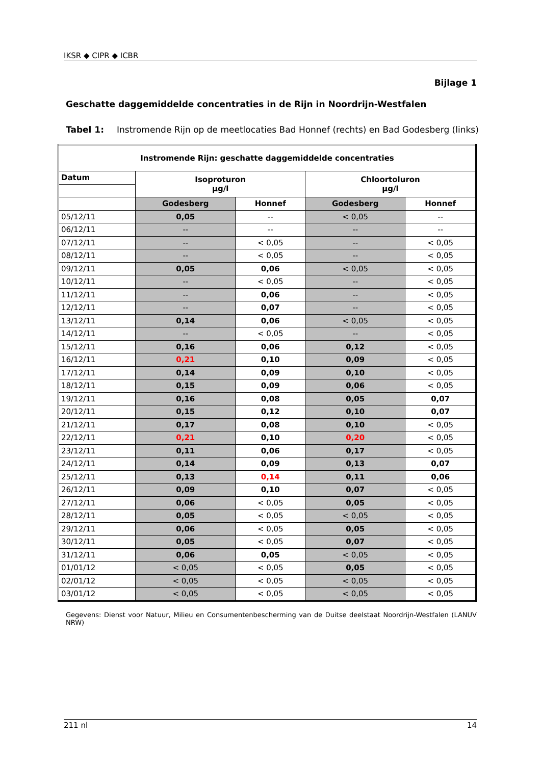IKSR ◆ CIPR ◆ ICBR
Bijlage 1
Geschatte daggemiddelde concentraties in de Rijn in Noordrijn-Westfalen
Tabel 1: Instromende Rijn op de meetlocaties Bad Honnef (rechts) en Bad Godesberg (links)
| Instromende Rijn: geschatte daggemiddelde concentraties | | | | |
| --- | --- | --- | --- | --- |
| Datum | Isoproturon µg/l | | Chloortoluron µg/l | |
| | Godesberg | Honnef | Godesberg | Honnef |
| 05/12/11 | 0,05 | -- | < 0,05 | -- |
| 06/12/11 | -- | -- | -- | -- |
| 07/12/11 | -- | < 0,05 | -- | < 0,05 |
| 08/12/11 | -- | < 0,05 | -- | < 0,05 |
| 09/12/11 | 0,05 | 0,06 | < 0,05 | < 0,05 |
| 10/12/11 | -- | < 0,05 | -- | < 0,05 |
| 11/12/11 | -- | 0,06 | -- | < 0,05 |
| 12/12/11 | -- | 0,07 | -- | < 0,05 |
| 13/12/11 | 0,14 | 0,06 | < 0,05 | < 0,05 |
| 14/12/11 | -- | < 0,05 | -- | < 0,05 |
| 15/12/11 | 0,16 | 0,06 | 0,12 | < 0,05 |
| 16/12/11 | 0,21 | 0,10 | 0,09 | < 0,05 |
| 17/12/11 | 0,14 | 0,09 | 0,10 | < 0,05 |
| 18/12/11 | 0,15 | 0,09 | 0,06 | < 0,05 |
| 19/12/11 | 0,16 | 0,08 | 0,05 | 0,07 |
| 20/12/11 | 0,15 | 0,12 | 0,10 | 0,07 |
| 21/12/11 | 0,17 | 0,08 | 0,10 | < 0,05 |
| 22/12/11 | 0,21 | 0,10 | 0,20 | < 0,05 |
| 23/12/11 | 0,11 | 0,06 | 0,17 | < 0,05 |
| 24/12/11 | 0,14 | 0,09 | 0,13 | 0,07 |
| 25/12/11 | 0,13 | 0,14 | 0,11 | 0,06 |
| 26/12/11 | 0,09 | 0,10 | 0,07 | < 0,05 |
| 27/12/11 | 0,06 | < 0,05 | 0,05 | < 0,05 |
| 28/12/11 | 0,05 | < 0,05 | < 0,05 | < 0,05 |
| 29/12/11 | 0,06 | < 0,05 | 0,05 | < 0,05 |
| 30/12/11 | 0,05 | < 0,05 | 0,07 | < 0,05 |
| 31/12/11 | 0,06 | 0,05 | < 0,05 | < 0,05 |
| 01/01/12 | < 0,05 | < 0,05 | 0,05 | < 0,05 |
| 02/01/12 | < 0,05 | < 0,05 | < 0,05 | < 0,05 |
| 03/01/12 | < 0,05 | < 0,05 | < 0,05 | < 0,05 |
Gegevens: Dienst voor Natuur, Milieu en Consumentenbescherming van de Duitse deelstaat Noordrijn-Westfalen (LANUV NRW)
211 nl 14